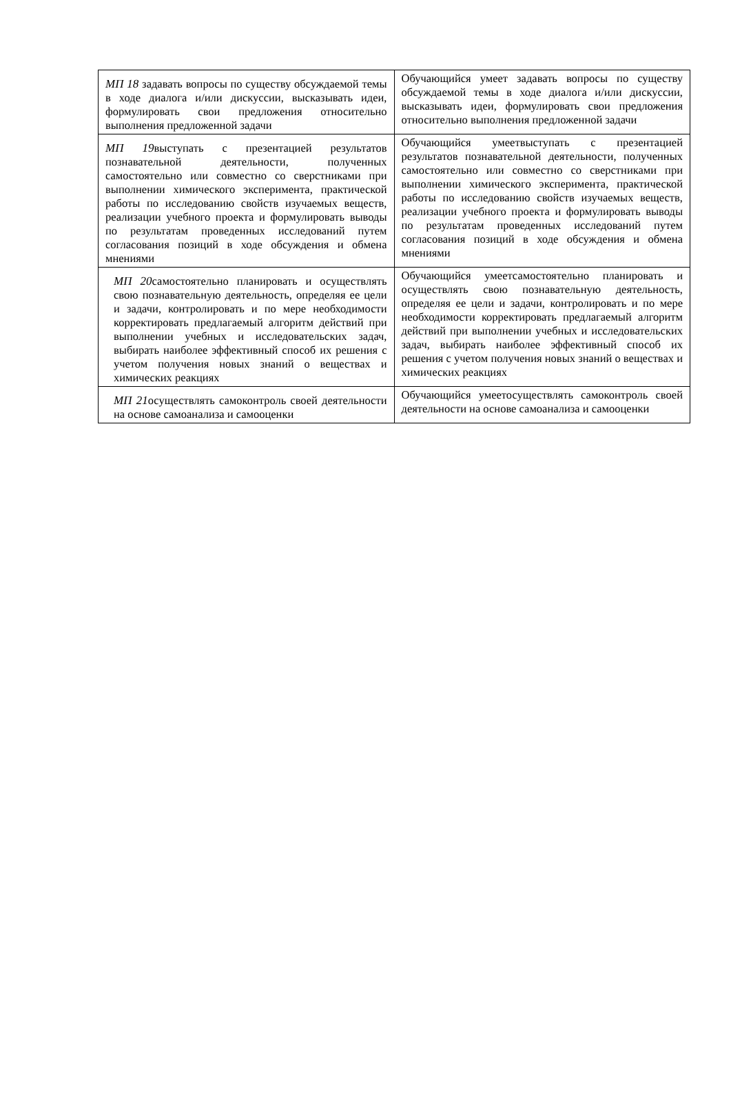| МП 18 задавать вопросы по существу обсуждаемой темы в ходе диалога и/или дискуссии, высказывать идеи, формулировать свои предложения относительно выполнения предложенной задачи | Обучающийся умеет задавать вопросы по существу обсуждаемой темы в ходе диалога и/или дискуссии, высказывать идеи, формулировать свои предложения относительно выполнения предложенной задачи |
| МП 19 выступать с презентацией результатов познавательной деятельности, полученных самостоятельно или совместно со сверстниками при выполнении химического эксперимента, практической работы по исследованию свойств изучаемых веществ, реализации учебного проекта и формулировать выводы по результатам проведенных исследований путем согласования позиций в ходе обсуждения и обмена мнениями | Обучающийся умеетвыступать с презентацией результатов познавательной деятельности, полученных самостоятельно или совместно со сверстниками при выполнении химического эксперимента, практической работы по исследованию свойств изучаемых веществ, реализации учебного проекта и формулировать выводы по результатам проведенных исследований путем согласования позиций в ходе обсуждения и обмена мнениями |
| МП 20 самостоятельно планировать и осуществлять свою познавательную деятельность, определяя ее цели и задачи, контролировать и по мере необходимости корректировать предлагаемый алгоритм действий при выполнении учебных и исследовательских задач, выбирать наиболее эффективный способ их решения с учетом получения новых знаний о веществах и химических реакциях | Обучающийся умеетсамостоятельно планировать и осуществлять свою познавательную деятельность, определяя ее цели и задачи, контролировать и по мере необходимости корректировать предлагаемый алгоритм действий при выполнении учебных и исследовательских задач, выбирать наиболее эффективный способ их решения с учетом получения новых знаний о веществах и химических реакциях |
| МП 21 осуществлять самоконтроль своей деятельности на основе самоанализа и самооценки | Обучающийся умеетосуществлять самоконтроль своей деятельности на основе самоанализа и самооценки |